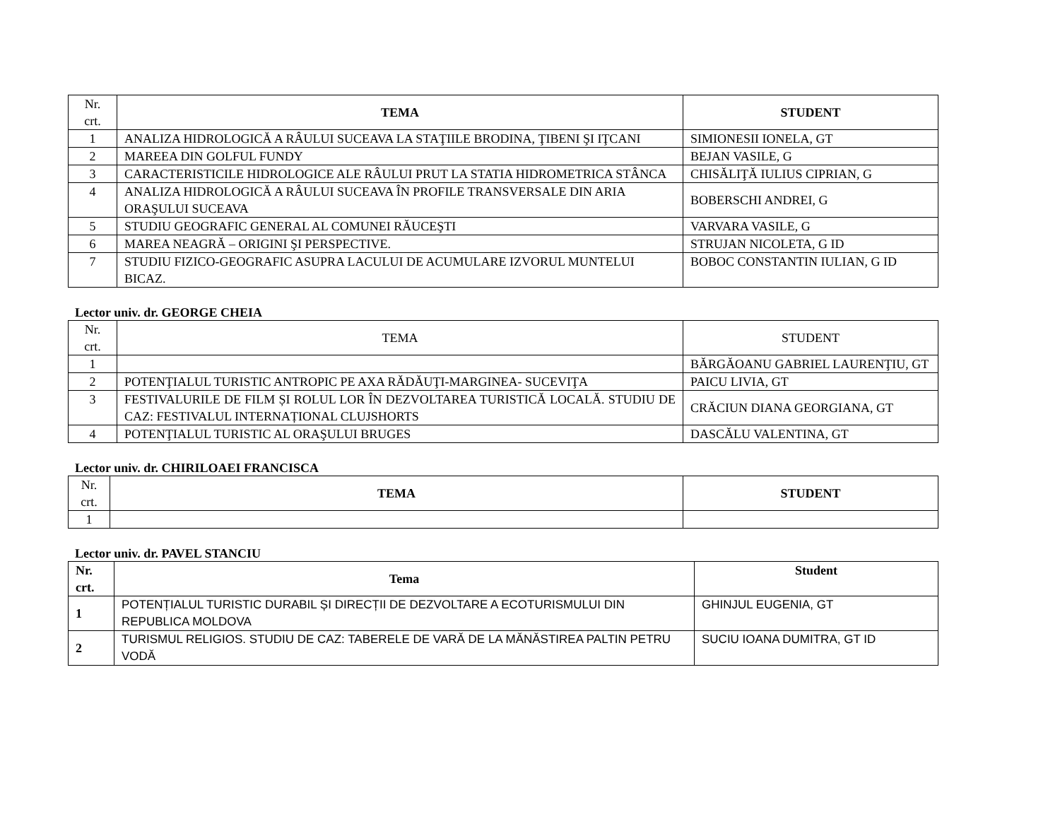| Nr. crt. | TEMA | STUDENT |
| 1 | ANALIZA HIDROLOGICĂ A RÂULUI SUCEAVA LA STAŢIILE BRODINA, ŢIBENI ŞI IŢCANI | SIMIONESII IONELA, GT |
| 2 | MAREEA DIN GOLFUL FUNDY | BEJAN VASILE, G |
| 3 | CARACTERISTICILE HIDROLOGICE ALE RÂULUI PRUT LA STATIA HIDROMETRICA STÂNCA | CHISĂLIŢĂ IULIUS CIPRIAN, G |
| 4 | ANALIZA HIDROLOGICĂ A RÂULUI SUCEAVA ÎN PROFILE TRANSVERSALE DIN ARIA ORAŞULUI SUCEAVA | BOBERSCHI ANDREI, G |
| 5 | STUDIU GEOGRAFIC GENERAL AL COMUNEI RĂUCEŞTI | VARVARA VASILE, G |
| 6 | MAREA NEAGRĂ – ORIGINI ŞI PERSPECTIVE. | STRUJAN NICOLETA, G ID |
| 7 | STUDIU FIZICO-GEOGRAFIC ASUPRA LACULUI DE ACUMULARE IZVORUL MUNTELUI BICAZ. | BOBOC CONSTANTIN IULIAN, G ID |
Lector univ. dr. GEORGE CHEIA
| Nr. crt. | TEMA | STUDENT |
| 1 | | BĂRGĂOANU GABRIEL LAURENŢIU, GT |
| 2 | POTENŢIALUL TURISTIC ANTROPIC PE AXA RĂDĂUŢI-MARGINEA- SUCEVIŢA | PAICU LIVIA, GT |
| 3 | FESTIVALURILE DE FILM ȘI ROLUL LOR ÎN DEZVOLTAREA TURISTICĂ LOCALĂ. STUDIU DE CAZ: FESTIVALUL INTERNAȚIONAL CLUJSHORTS | CRĂCIUN DIANA GEORGIANA, GT |
| 4 | POTENŢIALUL TURISTIC AL ORAŞULUI BRUGES | DASCĂLU VALENTINA, GT |
Lector univ. dr. CHIRILOAEI FRANCISCA
| Nr. crt. | TEMA | STUDENT |
| 1 | | |
Lector univ. dr. PAVEL STANCIU
| Nr. crt. | Tema | Student |
| --- | --- | --- |
| 1 | POTENȚIALUL TURISTIC DURABIL ȘI DIRECȚII DE DEZVOLTARE A ECOTURISMULUI DIN REPUBLICA MOLDOVA | GHINJUL EUGENIA, GT |
| 2 | TURISMUL RELIGIOS. STUDIU DE CAZ: TABERELE DE VARĂ DE LA MĂNĂSTIREA PALTIN PETRU VODĂ | SUCIU IOANA DUMITRA, GT ID |